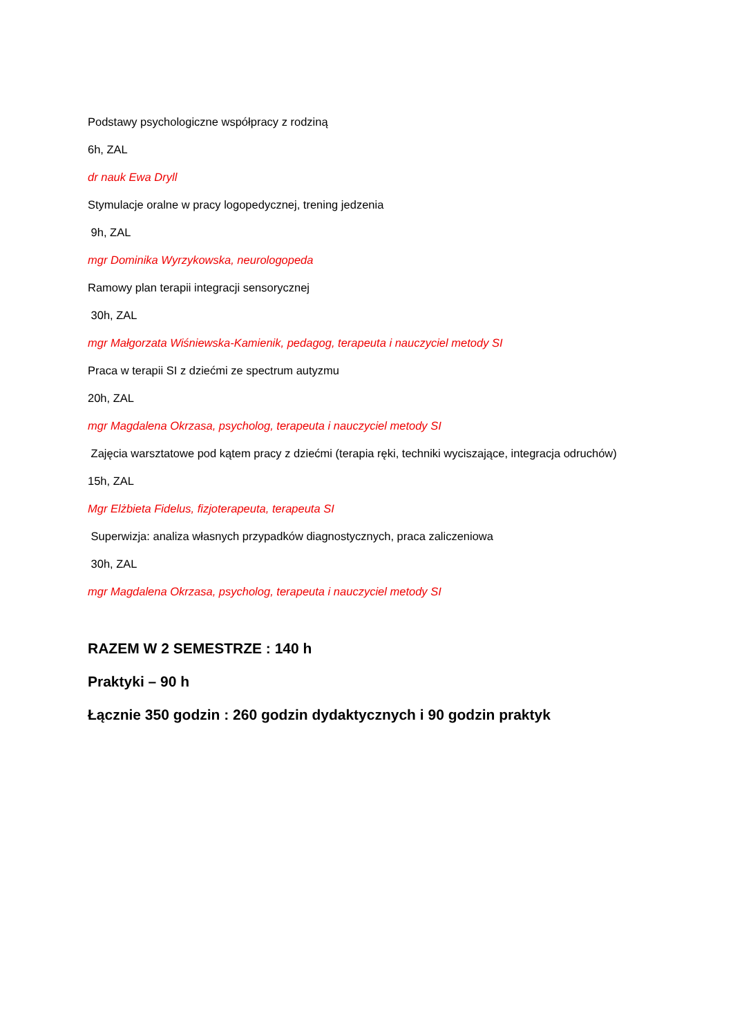Podstawy psychologiczne współpracy z rodziną
6h, ZAL
dr nauk Ewa Dryll
Stymulacje oralne w pracy logopedycznej, trening jedzenia
9h, ZAL
mgr Dominika Wyrzykowska, neurologopeda
Ramowy plan terapii integracji sensorycznej
30h, ZAL
mgr Małgorzata Wiśniewska-Kamienik, pedagog, terapeuta i nauczyciel metody SI
Praca w terapii SI z dziećmi ze spectrum autyzmu
20h, ZAL
mgr Magdalena Okrzasa, psycholog, terapeuta i nauczyciel metody SI
Zajęcia warsztatowe pod kątem pracy z dziećmi (terapia ręki, techniki wyciszające, integracja odruchów)
15h, ZAL
Mgr Elżbieta Fidelus, fizjoterapeuta, terapeuta SI
Superwizja: analiza własnych przypadków diagnostycznych, praca zaliczeniowa
30h, ZAL
mgr Magdalena Okrzasa, psycholog, terapeuta i nauczyciel metody SI
RAZEM W 2 SEMESTRZE : 140 h
Praktyki – 90 h
Łącznie 350 godzin : 260 godzin dydaktycznych i 90 godzin praktyk